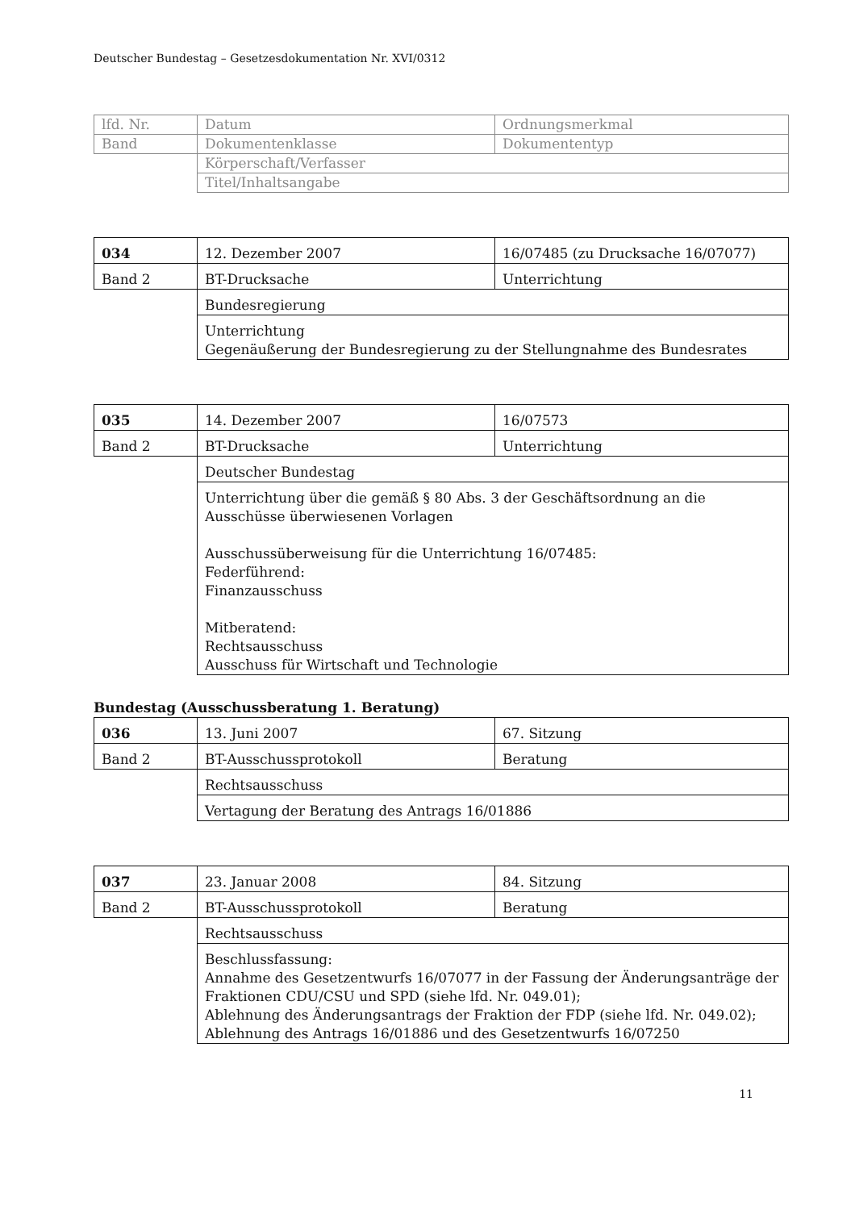Deutscher Bundestag – Gesetzesdokumentation Nr. XVI/0312
| lfd. Nr. | Datum | Ordnungsmerkmal |
| Band | Dokumentenklasse | Dokumententyp |
| | Körperschaft/Verfasser | |
| | Titel/Inhaltsangabe | |
| 034 | 12. Dezember 2007 | 16/07485 (zu Drucksache 16/07077) |
| Band 2 | BT-Drucksache | Unterrichtung |
| | Bundesregierung | |
| | Unterrichtung Gegenäußerung der Bundesregierung zu der Stellungnahme des Bundesrates | |
| 035 | 14. Dezember 2007 | 16/07573 |
| Band 2 | BT-Drucksache | Unterrichtung |
| | Deutscher Bundestag | |
| | Unterrichtung über die gemäß § 80 Abs. 3 der Geschäftsordnung an die Ausschüsse überwiesenen Vorlagen Ausschussüberweisung für die Unterrichtung 16/07485: Federführend: Finanzausschuss Mitberatend: Rechtsausschuss Ausschuss für Wirtschaft und Technologie | |
Bundestag (Ausschussberatung 1. Beratung)
| 036 | 13. Juni 2007 | 67. Sitzung |
| Band 2 | BT-Ausschussprotokoll | Beratung |
| | Rechtsausschuss | |
| | Vertagung der Beratung des Antrags 16/01886 | |
| 037 | 23. Januar 2008 | 84. Sitzung |
| Band 2 | BT-Ausschussprotokoll | Beratung |
| | Rechtsausschuss | |
| | Beschlussfassung: Annahme des Gesetzentwurfs 16/07077 in der Fassung der Änderungsanträge der Fraktionen CDU/CSU und SPD (siehe lfd. Nr. 049.01); Ablehnung des Änderungsantrags der Fraktion der FDP (siehe lfd. Nr. 049.02); Ablehnung des Antrags 16/01886 und des Gesetzentwurfs 16/07250 | |
11